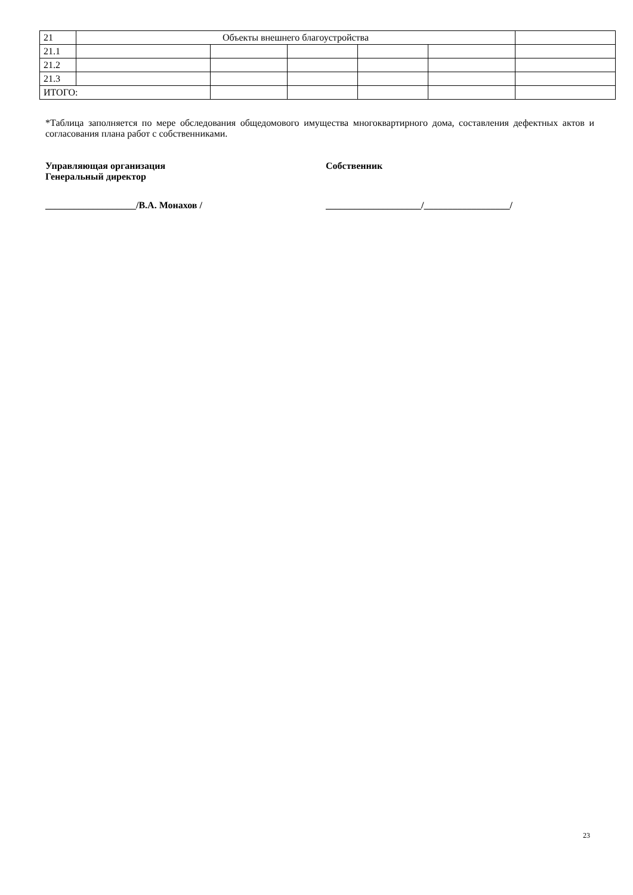| 21 | Объекты внешнего благоустройства | | | | | |
| 21.1 | | | | | | |
| 21.2 | | | | | | |
| 21.3 | | | | | | |
| ИТОГО: | | | | | | |
*Таблица заполняется по мере обследования общедомового имущества многоквартирного дома, составления дефектных актов и согласования плана работ с собственниками.
Управляющая организация
Генеральный директор
Собственник
___________________/В.А. Монахов / ____________________/__________________/
23